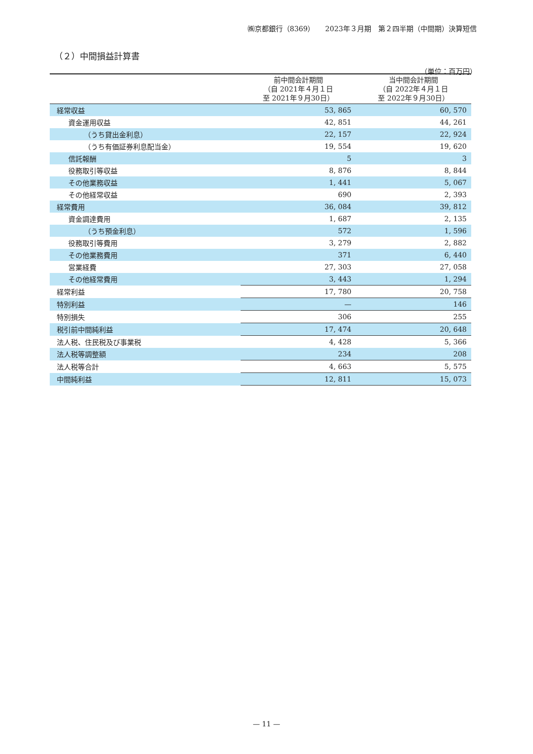㈱京都銀行（8369）　　2023年３月期　第２四半期（中間期）決算短信
（２）中間損益計算書
（単位：百万円）
| | 前中間会計期間 （自 2021年４月１日 至 2021年９月30日） | 当中間会計期間 （自 2022年４月１日 至 2022年９月30日） |
| --- | --- | --- |
| 経常収益 | 53, 865 | 60, 570 |
| 資金運用収益 | 42, 851 | 44, 261 |
| （うち貸出金利息） | 22, 157 | 22, 924 |
| （うち有価証券利息配当金） | 19, 554 | 19, 620 |
| 信託報酬 | 5 | 3 |
| 役務取引等収益 | 8, 876 | 8, 844 |
| その他業務収益 | 1, 441 | 5, 067 |
| その他経常収益 | 690 | 2, 393 |
| 経常費用 | 36, 084 | 39, 812 |
| 資金調達費用 | 1, 687 | 2, 135 |
| （うち預金利息） | 572 | 1, 596 |
| 役務取引等費用 | 3, 279 | 2, 882 |
| その他業務費用 | 371 | 6, 440 |
| 営業経費 | 27, 303 | 27, 058 |
| その他経常費用 | 3, 443 | 1, 294 |
| 経常利益 | 17, 780 | 20, 758 |
| 特別利益 | — | 146 |
| 特別損失 | 306 | 255 |
| 税引前中間純利益 | 17, 474 | 20, 648 |
| 法人税、住民税及び事業税 | 4, 428 | 5, 366 |
| 法人税等調整額 | 234 | 208 |
| 法人税等合計 | 4, 663 | 5, 575 |
| 中間純利益 | 12, 811 | 15, 073 |
— 11 —